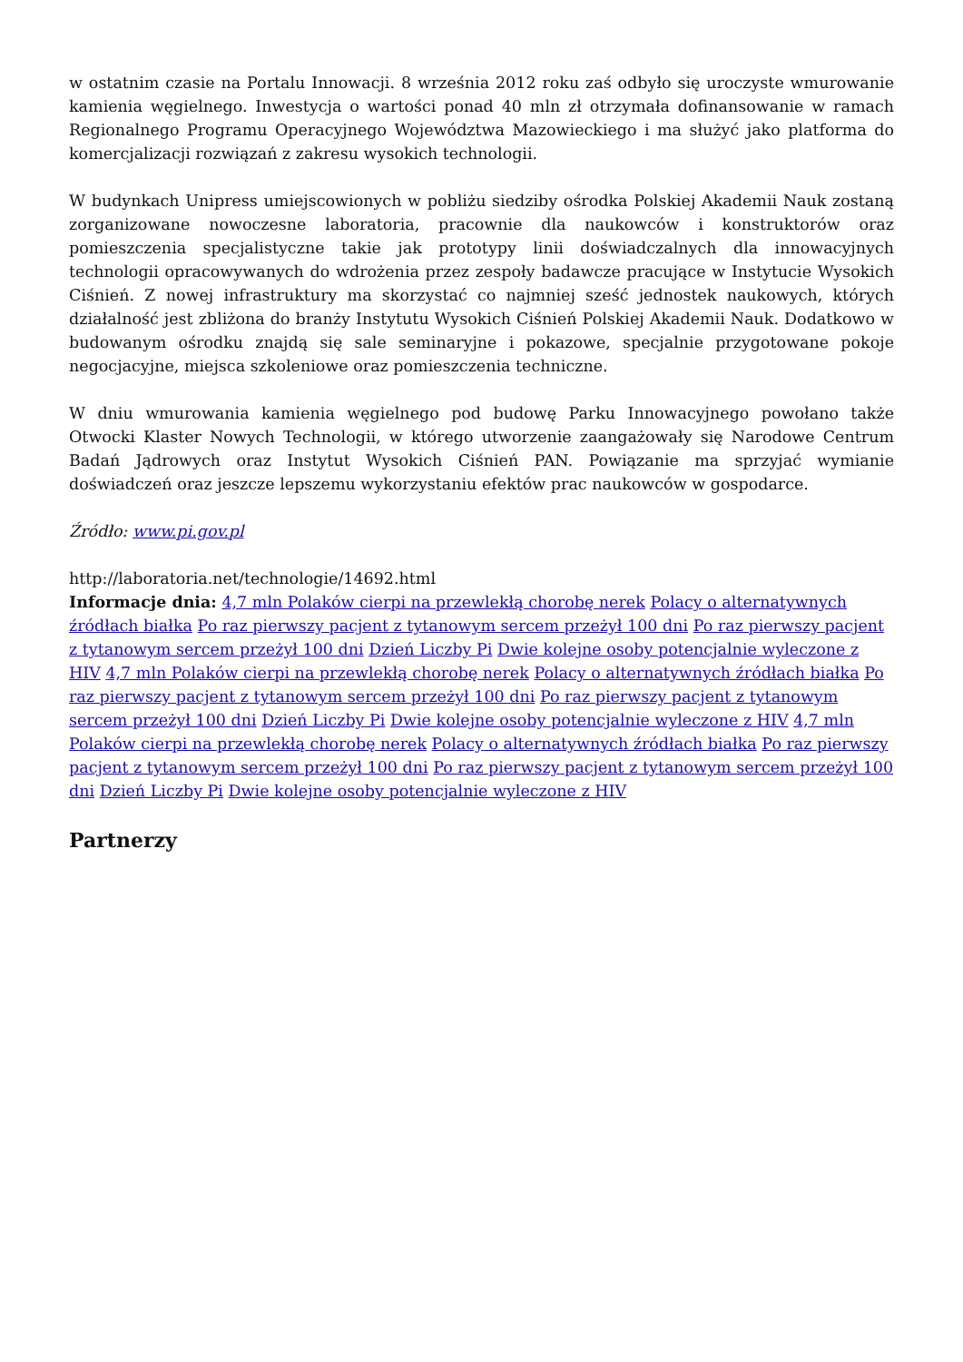w ostatnim czasie na Portalu Innowacji. 8 września 2012 roku zaś odbyło się uroczyste wmurowanie kamienia węgielnego. Inwestycja o wartości ponad 40 mln zł otrzymała dofinansowanie w ramach Regionalnego Programu Operacyjnego Województwa Mazowieckiego i ma służyć jako platforma do komercjalizacji rozwiązań z zakresu wysokich technologii.
W budynkach Unipress umiejscowionych w pobliżu siedziby ośrodka Polskiej Akademii Nauk zostaną zorganizowane nowoczesne laboratoria, pracownie dla naukowców i konstruktorów oraz pomieszczenia specjalistyczne takie jak prototypy linii doświadczalnych dla innowacyjnych technologii opracowywanych do wdrożenia przez zespoły badawcze pracujące w Instytucie Wysokich Ciśnień. Z nowej infrastruktury ma skorzystać co najmniej sześć jednostek naukowych, których działalność jest zbliżona do branży Instytutu Wysokich Ciśnień Polskiej Akademii Nauk. Dodatkowo w budowanym ośrodku znajdą się sale seminaryjne i pokazowe, specjalnie przygotowane pokoje negocjacyjne, miejsca szkoleniowe oraz pomieszczenia techniczne.
W dniu wmurowania kamienia węgielnego pod budowę Parku Innowacyjnego powołano także Otwocki Klaster Nowych Technologii, w którego utworzenie zaangażowały się Narodowe Centrum Badań Jądrowych oraz Instytut Wysokich Ciśnień PAN. Powiązanie ma sprzyjać wymianie doświadczeń oraz jeszcze lepszemu wykorzystaniu efektów prac naukowców w gospodarce.
Źródło: www.pi.gov.pl
http://laboratoria.net/technologie/14692.html
Informacje dnia: 4,7 mln Polaków cierpi na przewlekłą chorobę nerek Polacy o alternatywnych źródłach białka Po raz pierwszy pacjent z tytanowym sercem przeżył 100 dni Po raz pierwszy pacjent z tytanowym sercem przeżył 100 dni Dzień Liczby Pi Dwie kolejne osoby potencjalnie wyleczone z HIV 4,7 mln Polaków cierpi na przewlekłą chorobę nerek Polacy o alternatywnych źródłach białka Po raz pierwszy pacjent z tytanowym sercem przeżył 100 dni Po raz pierwszy pacjent z tytanowym sercem przeżył 100 dni Dzień Liczby Pi Dwie kolejne osoby potencjalnie wyleczone z HIV 4,7 mln Polaków cierpi na przewlekłą chorobę nerek Polacy o alternatywnych źródłach białka Po raz pierwszy pacjent z tytanowym sercem przeżył 100 dni Po raz pierwszy pacjent z tytanowym sercem przeżył 100 dni Dzień Liczby Pi Dwie kolejne osoby potencjalnie wyleczone z HIV
Partnerzy